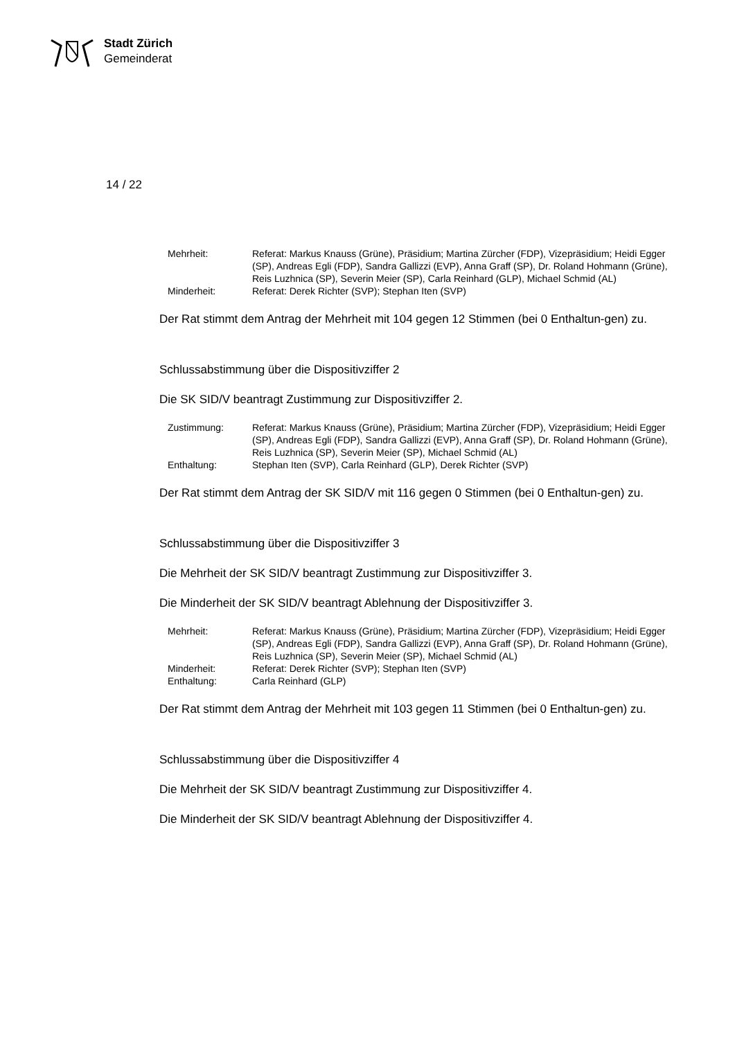Stadt Zürich
Gemeinderat
14 / 22
| Mehrheit: | Referat: Markus Knauss (Grüne), Präsidium; Martina Zürcher (FDP), Vizepräsidium; Heidi Egger (SP), Andreas Egli (FDP), Sandra Gallizzi (EVP), Anna Graff (SP), Dr. Roland Hohmann (Grüne), Reis Luzhnica (SP), Severin Meier (SP), Carla Reinhard (GLP), Michael Schmid (AL) |
| Minderheit: | Referat: Derek Richter (SVP); Stephan Iten (SVP) |
Der Rat stimmt dem Antrag der Mehrheit mit 104 gegen 12 Stimmen (bei 0 Enthaltun-gen) zu.
Schlussabstimmung über die Dispositivziffer 2
Die SK SID/V beantragt Zustimmung zur Dispositivziffer 2.
| Zustimmung: | Referat: Markus Knauss (Grüne), Präsidium; Martina Zürcher (FDP), Vizepräsidium; Heidi Egger (SP), Andreas Egli (FDP), Sandra Gallizzi (EVP), Anna Graff (SP), Dr. Roland Hohmann (Grüne), Reis Luzhnica (SP), Severin Meier (SP), Michael Schmid (AL) |
| Enthaltung: | Stephan Iten (SVP), Carla Reinhard (GLP), Derek Richter (SVP) |
Der Rat stimmt dem Antrag der SK SID/V mit 116 gegen 0 Stimmen (bei 0 Enthaltun-gen) zu.
Schlussabstimmung über die Dispositivziffer 3
Die Mehrheit der SK SID/V beantragt Zustimmung zur Dispositivziffer 3.
Die Minderheit der SK SID/V beantragt Ablehnung der Dispositivziffer 3.
| Mehrheit: | Referat: Markus Knauss (Grüne), Präsidium; Martina Zürcher (FDP), Vizepräsidium; Heidi Egger (SP), Andreas Egli (FDP), Sandra Gallizzi (EVP), Anna Graff (SP), Dr. Roland Hohmann (Grüne), Reis Luzhnica (SP), Severin Meier (SP), Michael Schmid (AL) |
| Minderheit: | Referat: Derek Richter (SVP); Stephan Iten (SVP) |
| Enthaltung: | Carla Reinhard (GLP) |
Der Rat stimmt dem Antrag der Mehrheit mit 103 gegen 11 Stimmen (bei 0 Enthaltun-gen) zu.
Schlussabstimmung über die Dispositivziffer 4
Die Mehrheit der SK SID/V beantragt Zustimmung zur Dispositivziffer 4.
Die Minderheit der SK SID/V beantragt Ablehnung der Dispositivziffer 4.